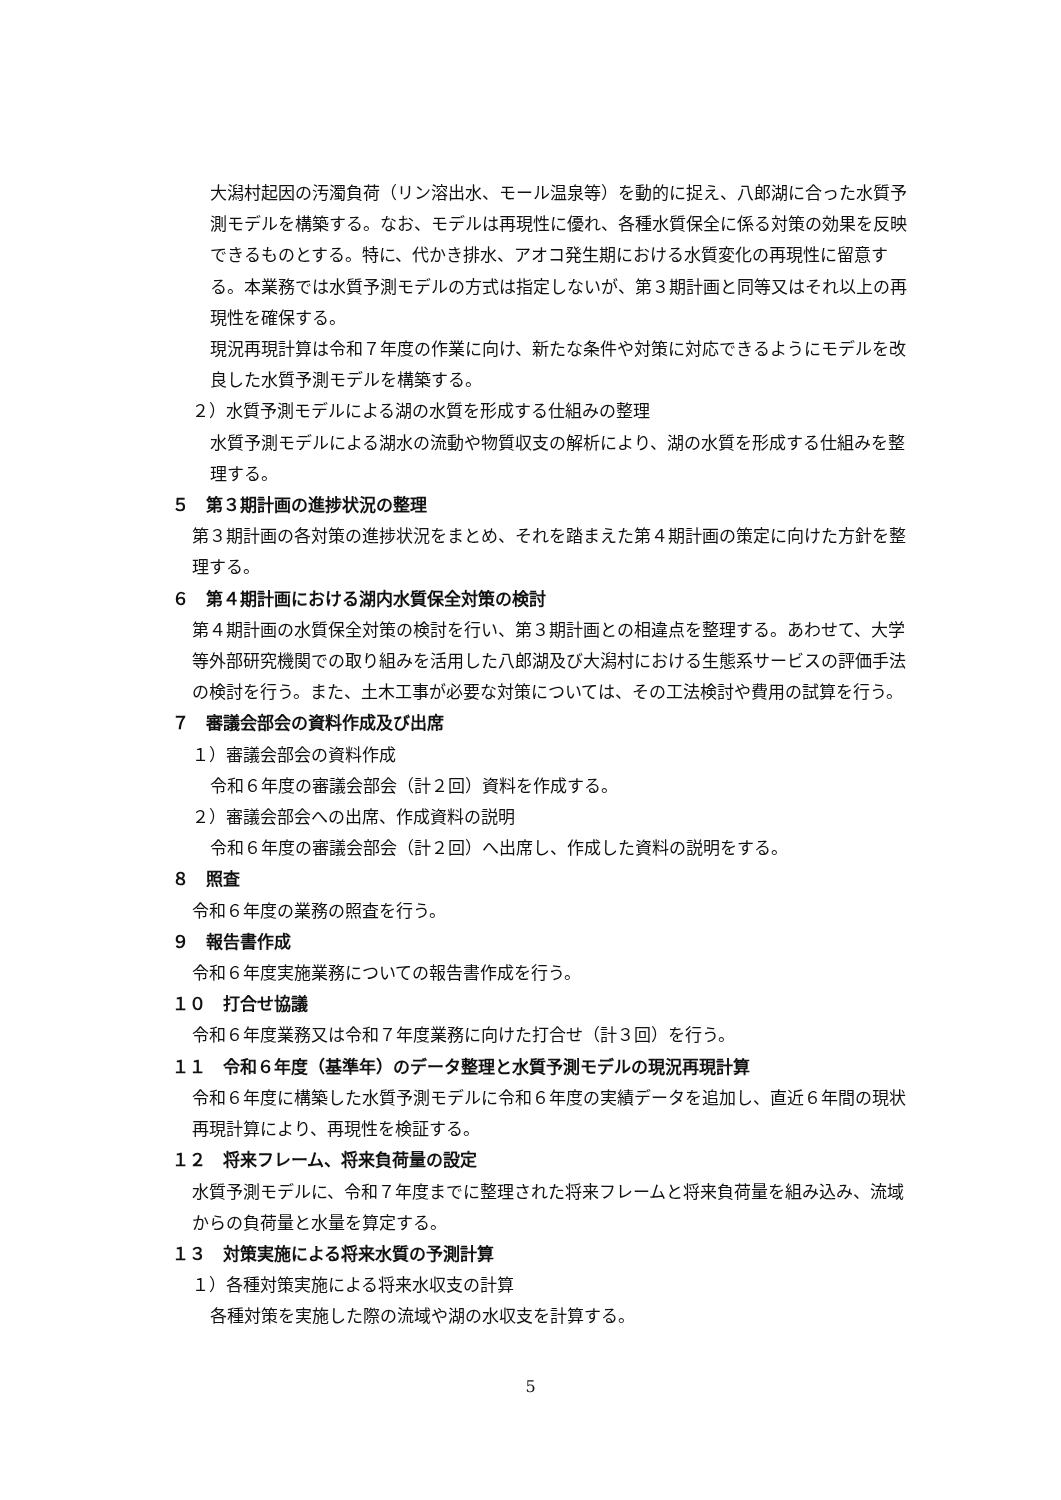大潟村起因の汚濁負荷（リン溶出水、モール温泉等）を動的に捉え、八郎湖に合った水質予測モデルを構築する。なお、モデルは再現性に優れ、各種水質保全に係る対策の効果を反映できるものとする。特に、代かき排水、アオコ発生期における水質変化の再現性に留意する。本業務では水質予測モデルの方式は指定しないが、第３期計画と同等又はそれ以上の再現性を確保する。
現況再現計算は令和７年度の作業に向け、新たな条件や対策に対応できるようにモデルを改良した水質予測モデルを構築する。
２）水質予測モデルによる湖の水質を形成する仕組みの整理
水質予測モデルによる湖水の流動や物質収支の解析により、湖の水質を形成する仕組みを整理する。
５　第３期計画の進捗状況の整理
第３期計画の各対策の進捗状況をまとめ、それを踏まえた第４期計画の策定に向けた方針を整理する。
６　第４期計画における湖内水質保全対策の検討
第４期計画の水質保全対策の検討を行い、第３期計画との相違点を整理する。あわせて、大学等外部研究機関での取り組みを活用した八郎湖及び大潟村における生態系サービスの評価手法の検討を行う。また、土木工事が必要な対策については、その工法検討や費用の試算を行う。
７　審議会部会の資料作成及び出席
１）審議会部会の資料作成
令和６年度の審議会部会（計２回）資料を作成する。
２）審議会部会への出席、作成資料の説明
令和６年度の審議会部会（計２回）へ出席し、作成した資料の説明をする。
８　照査
令和６年度の業務の照査を行う。
９　報告書作成
令和６年度実施業務についての報告書作成を行う。
１０　打合せ協議
令和６年度業務又は令和７年度業務に向けた打合せ（計３回）を行う。
１１　令和６年度（基準年）のデータ整理と水質予測モデルの現況再現計算
令和６年度に構築した水質予測モデルに令和６年度の実績データを追加し、直近６年間の現状再現計算により、再現性を検証する。
１２　将来フレーム、将来負荷量の設定
水質予測モデルに、令和７年度までに整理された将来フレームと将来負荷量を組み込み、流域からの負荷量と水量を算定する。
１３　対策実施による将来水質の予測計算
１）各種対策実施による将来水収支の計算
各種対策を実施した際の流域や湖の水収支を計算する。
5